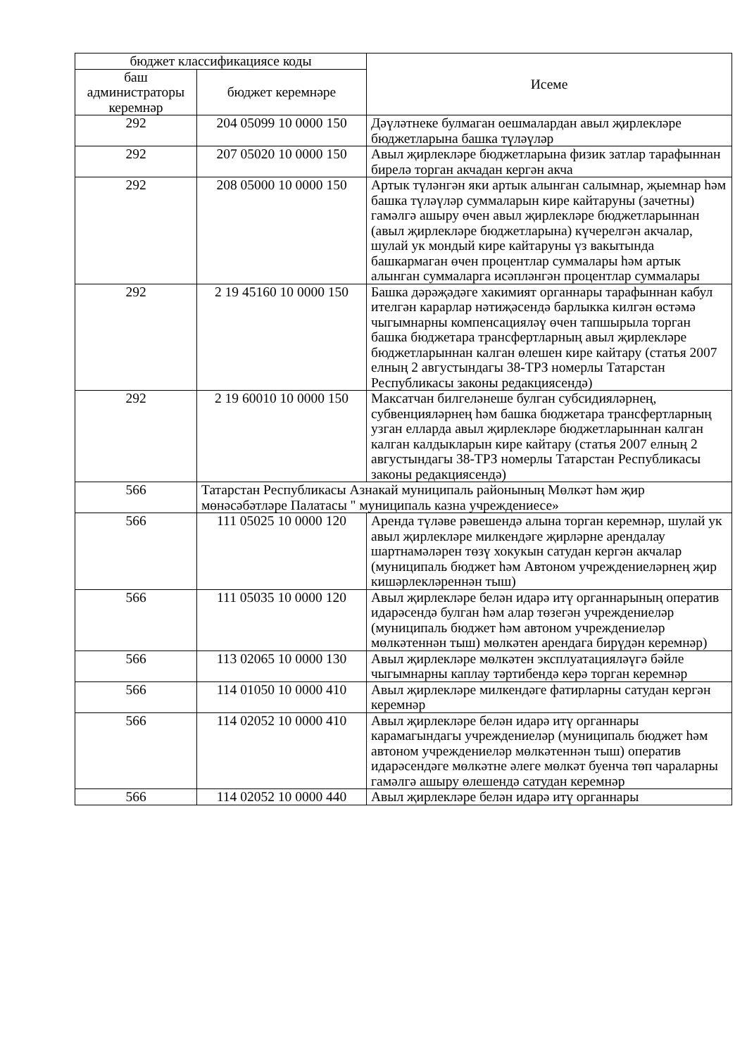| бюджет классификациясе коды | | Исеме |
| --- | --- | --- |
| баш администраторы керемнәр | бюджет керемнәре | |
| 292 | 204 05099 10 0000 150 | Дәүләтнеке булмаган оешмалардан авыл җирлекләре бюджетларына башка түләүләр |
| 292 | 207 05020 10 0000 150 | Авыл җирлекләре бюджетларына физик затлар тарафыннан бирелә торган акчадан кергән акча |
| 292 | 208 05000 10 0000 150 | Артык түләнгән яки артык алынган салымнар, җыемнар һәм башка түләүләр суммаларын кире кайтаруны (зачетны) гамәлгә ашыру өчен авыл җирлекләре бюджетларыннан (авыл җирлекләре бюджетларына) күчерелгән акчалар, шулай ук мондый кире кайтаруны үз вакытында башкармаган өчен процентлар суммалары һәм артык алынган суммаларга исәпләнгән процентлар суммалары |
| 292 | 2 19 45160 10 0000 150 | Башка дәрәҗәдәге хакимият органнары тарафыннан кабул ителгән карарлар нәтиҗәсендә барлыкка килгән өстәмә чыгымнарны компенсацияләү өчен тапшырыла торган башка бюджетара трансфертларның авыл җирлекләре бюджетларыннан калган өлешен кире кайтару (статья 2007 елның 2 августындагы 38-ТРЗ номерлы Татарстан Республикасы законы редакциясендә) |
| 292 | 2 19 60010 10 0000 150 | Максатчан билгеләнеше булган субсидияләрнең, субвенцияләрнең һәм башка бюджетара трансфертларның узган елларда авыл җирлекләре бюджетларыннан калган калган калдыкларын кире кайтару (статья 2007 елның 2 августындагы 38-ТРЗ номерлы Татарстан Республикасы законы редакциясендә) |
| 566 | Татарстан Республикасы Азнакай муниципаль районының Мөлкәт һәм җир мөнәсәбәтләре Палатасы " муниципаль казна учреждениесе» | |
| 566 | 111 05025 10 0000 120 | Аренда түләве рәвешендә алына торган керемнәр, шулай ук авыл җирлекләре милкендәге җирләрне арендалау шартнамәләрен төзү хокукын сатудан кергән акчалар (муниципаль бюджет һәм Автоном учреждениеләрнең җир кишәрлекләреннән тыш) |
| 566 | 111 05035 10 0000 120 | Авыл җирлекләре белән идарә итү органнарының оператив идарәсендә булган һәм алар төзегән учреждениеләр (муниципаль бюджет һәм автоном учреждениеләр мөлкәтеннән тыш) мөлкәтен арендага бирүдән керемнәр) |
| 566 | 113 02065 10 0000 130 | Авыл җирлекләре мөлкәтен эксплуатацияләүгә бәйле чыгымнарны каплау тәртибендә керә торган керемнәр |
| 566 | 114 01050 10 0000 410 | Авыл җирлекләре милкендәге фатирларны сатудан кергән керемнәр |
| 566 | 114 02052 10 0000 410 | Авыл җирлекләре белән идарә итү органнары карамагындагы учреждениеләр (муниципаль бюджет һәм автоном учреждениеләр мөлкәтеннән тыш) оператив идарәсендәге мөлкәтне әлеге мөлкәт буенча төп чараларны гамәлгә ашыру өлешендә сатудан керемнәр |
| 566 | 114 02052 10 0000 440 | Авыл җирлекләре белән идарә итү органнары |